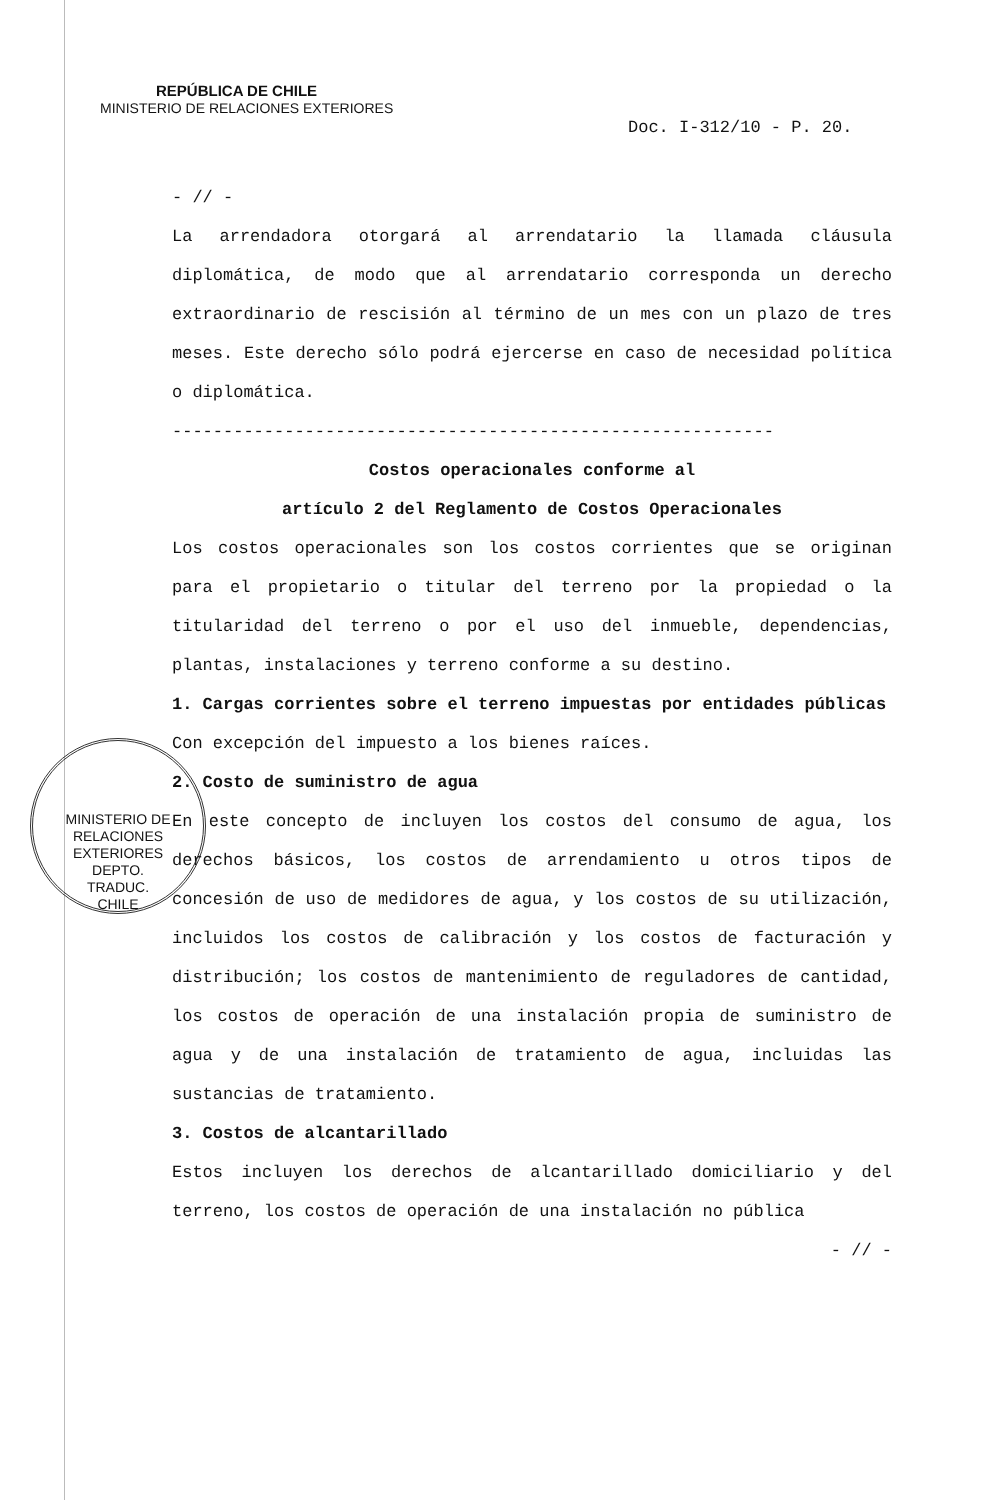REPÚBLICA DE CHILE
MINISTERIO DE RELACIONES EXTERIORES
Doc. I-312/10 - P. 20.
- // -
La arrendadora otorgará al arrendatario la llamada cláusula diplomática, de modo que al arrendatario corresponda un derecho extraordinario de rescisión al término de un mes con un plazo de tres meses. Este derecho sólo podrá ejercerse en caso de necesidad política o diplomática.
-----------------------------------------------------------
Costos operacionales conforme al
artículo 2 del Reglamento de Costos Operacionales
Los costos operacionales son los costos corrientes que se originan para el propietario o titular del terreno por la propiedad o la titularidad del terreno o por el uso del inmueble, dependencias, plantas, instalaciones y terreno conforme a su destino.
1. Cargas corrientes sobre el terreno impuestas por entidades públicas
Con excepción del impuesto a los bienes raíces.
2. Costo de suministro de agua
En este concepto de incluyen los costos del consumo de agua, los derechos básicos, los costos de arrendamiento u otros tipos de concesión de uso de medidores de agua, y los costos de su utilización, incluidos los costos de calibración y los costos de facturación y distribución; los costos de mantenimiento de reguladores de cantidad, los costos de operación de una instalación propia de suministro de agua y de una instalación de tratamiento de agua, incluidas las sustancias de tratamiento.
3. Costos de alcantarillado
Estos incluyen los derechos de alcantarillado domiciliario y del terreno, los costos de operación de una instalación no pública
- // -
MINISTERIO DE RELACIONES EXTERIORES
DEPTO.
TRADUC.
CHILE